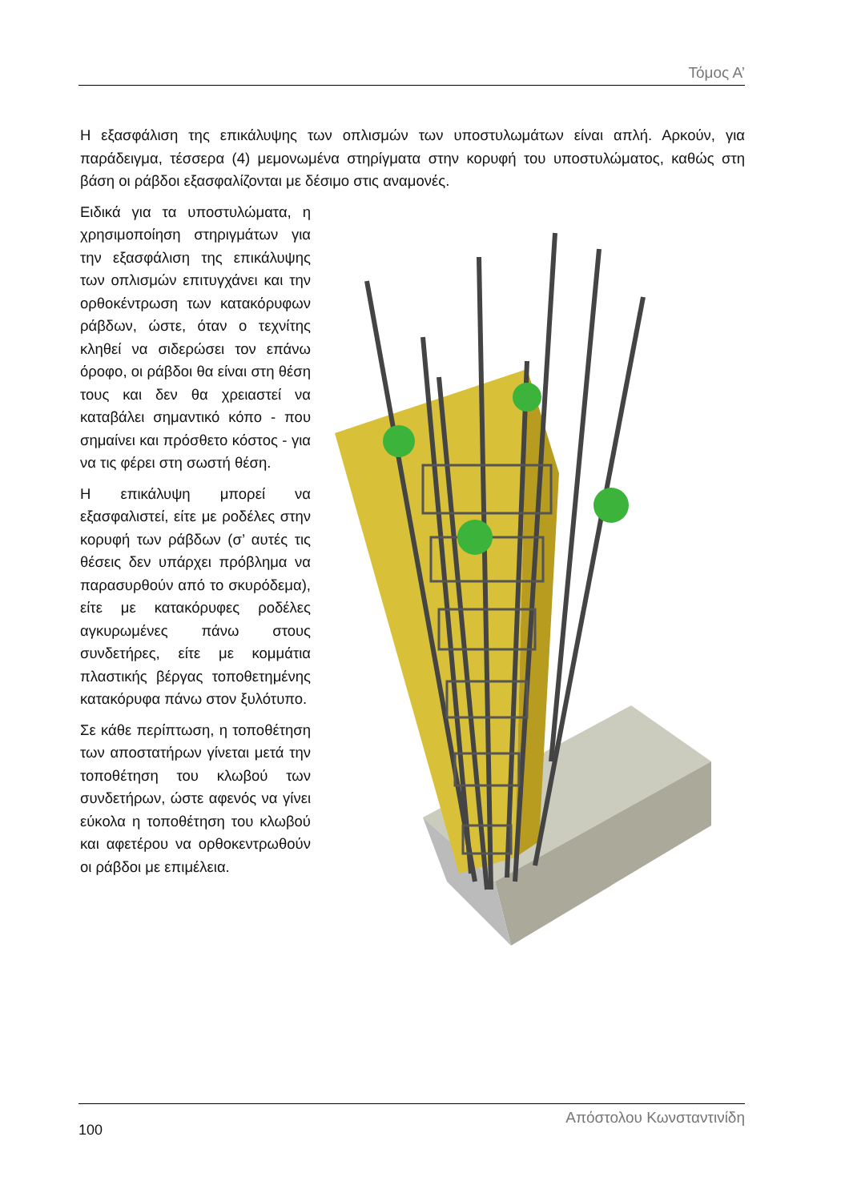Τόμος Α’
Η εξασφάλιση της επικάλυψης των οπλισμών των υποστυλωμάτων είναι απλή. Αρκούν, για παράδειγμα, τέσσερα (4) μεμονωμένα στηρίγματα στην κορυφή του υποστυλώματος, καθώς στη βάση οι ράβδοι εξασφαλίζονται με δέσιμο στις αναμονές.
Ειδικά για τα υποστυλώματα, η χρησιμοποίηση στηριγμάτων για την εξασφάλιση της επικάλυψης των οπλισμών επιτυγχάνει και την ορθοκέντρωση των κατακόρυφων ράβδων, ώστε, όταν ο τεχνίτης κληθεί να σιδερώσει τον επάνω όροφο, οι ράβδοι θα είναι στη θέση τους και δεν θα χρειαστεί να καταβάλει σημαντικό κόπο - που σημαίνει και πρόσθετο κόστος - για να τις φέρει στη σωστή θέση.
Η επικάλυψη μπορεί να εξασφαλιστεί, είτε με ροδέλες στην κορυφή των ράβδων (σ’ αυτές τις θέσεις δεν υπάρχει πρόβλημα να παρασυρθούν από το σκυρόδεμα), είτε με κατακόρυφες ροδέλες αγκυρωμένες πάνω στους συνδετήρες, είτε με κομμάτια πλαστικής βέργας τοποθετημένης κατακόρυφα πάνω στον ξυλότυπο.
Σε κάθε περίπτωση, η τοποθέτηση των αποστατήρων γίνεται μετά την τοποθέτηση του κλωβού των συνδετήρων, ώστε αφενός να γίνει εύκολα η τοποθέτηση του κλωβού και αφετέρου να ορθοκεντρωθούν οι ράβδοι με επιμέλεια.
100 Απόστολου Κωνσταντινίδη